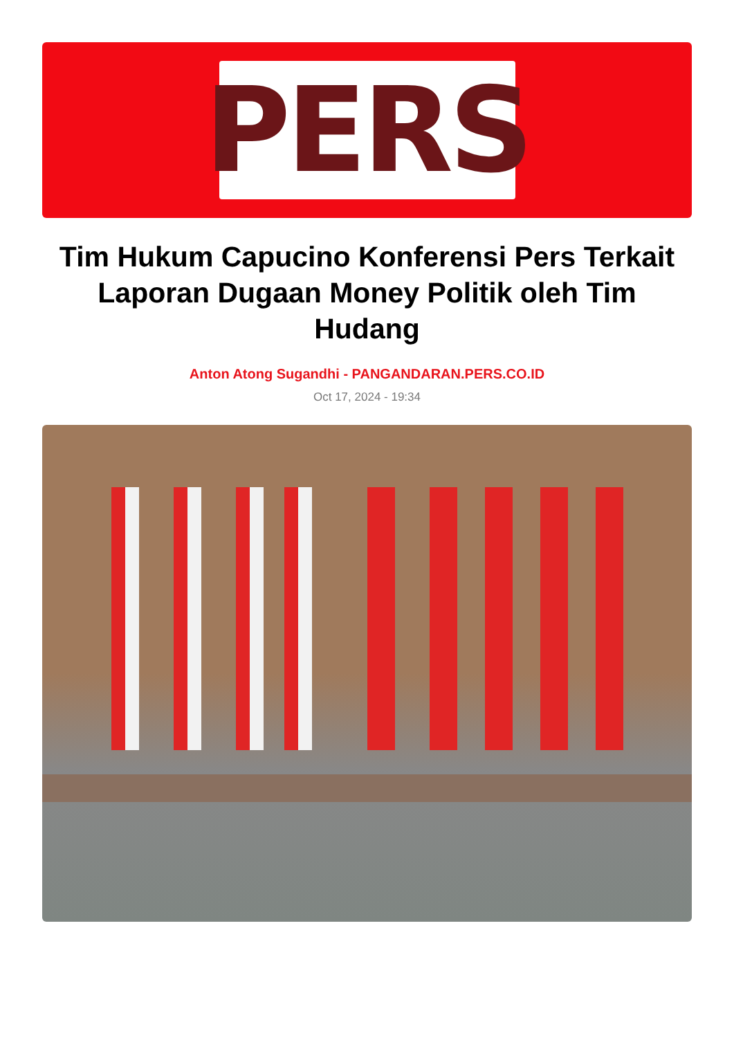PERS
Tim Hukum Capucino Konferensi Pers Terkait Laporan Dugaan Money Politik oleh Tim Hudang
Anton Atong Sugandhi - PANGANDARAN.PERS.CO.ID
Oct 17, 2024 - 19:34